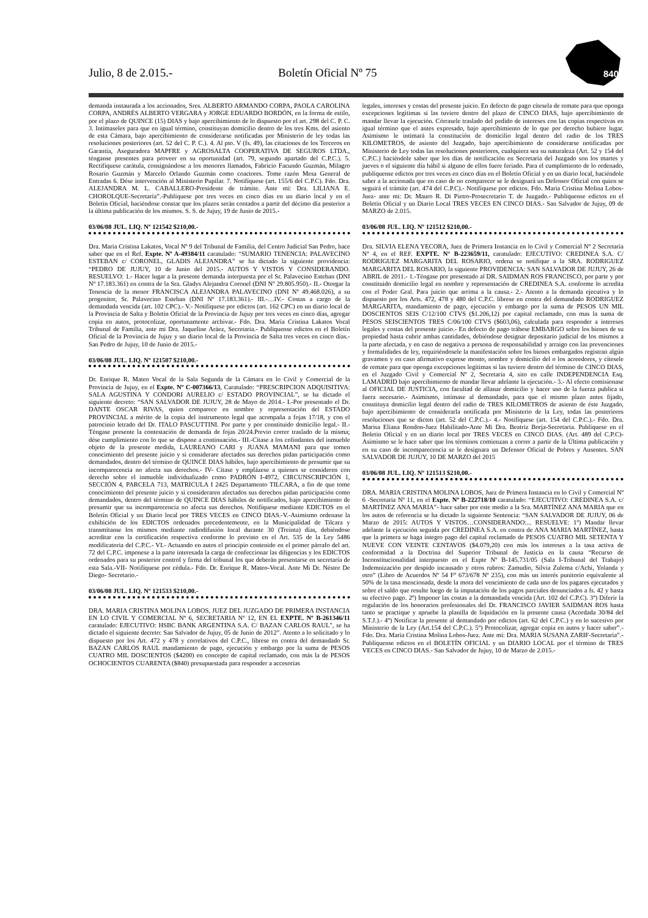Julio, 8 de 2.015.- Boletín Oficial Nº 75
840
demanda instaurada a los accionados, Sres. ALBERTO ARMANDO CORPA, PAOLA CAROLINA CORPA, ANDRÉS ALBERTO VERGARA y JORGE EDUARDO BORDÓN, en la forma de estilo, por el plazo de QUINCE (15) DIAS y bajo apercibimiento de lo dispuesto por el art. 298 del C. P. C. 3. Intímaseles para que en igual término, constituyan domicilio dentro de los tres Kms. del asiento de esta Cámara, bajo apercibimiento de considerarse notificadas por Ministerio de ley todas las resoluciones posteriores (art. 52 del C. P. C.). 4. Al pto. V (fs. 49), las citaciones de los Terceros en Garantía, Aseguradora MAPFRE y AGROSALTA COOPERATIVA DE SEGUROS LTDA., ténganse presentes para proveer en su oportunidad (art. 79, segundo apartado del C.P.C.). 5. Rectifíquese carátula, consignándose a los menores llamados, Fabricio Facundo Guzmán, Milagro Rosario Guzmán y Marcelo Orlando Guzmán como coactores. Tome razón Mesa General de Entradas 6. Dése intervención al Ministerio Pupilar. 7. Notifíquese (art. 155/6 del C.P.C). Fdo. Dra. ALEJANDRA M. L. CABALLERO-Presidente de trámite. Ante mí: Dra. LILIANA E. CHOROLQUE-Secretaría”.-Publíquese por tres veces en cinco días en un diario local y en el Boletín Oficial, haciéndose constar que los plazos serán contados a partir del décimo día posterior a la última publicación de los mismos. S. S. de Jujuy, 19 de Junio de 2015.-
03/06/08 JUL. LIQ. Nº 121542 $210,00.-
Dra. Maria Cristina Lakatos, Vocal Nº 9 del Tribunal de Familia, del Centro Judicial San Pedro, hace saber que en el Ref. Expte. Nº A-49384/11 caratulado: “SUMARIO TENENCIA: PALAVECINO ESTEBAN c/ CORONEL, GLADIS ALEJANDRA” se ha dictado la siguiente providencia: “PEDRO DE JUJUY, 10 de Junio del 2015.- AUTOS Y VISTOS Y CONSIDERANDO. RESUELVO: 1.- Hacer lugar a la presente demanda interpuesta por el Sr. Palavecino Esteban (DNI Nº 17.183.361) en contra de la Sra. Gladys Alejandra Coronel (DNI Nº 29.805.950).- II.- Otorgar la Tenencia de la menor FRANCISCA ALEJANDRA PALAVECINO (DNI Nº 49.468.026), a su progenitor, Sr. Palavecino Esteban (DNI Nº 17.183.361).- III.-…IV.- Costas a cargo de la demandada vencida (art. 102 CPC).- V.- Notifíquese por edictos (art. 162 CPC) en un diario local de la Provincia de Salta y Boletín Oficial de la Provincia de Jujuy por tres veces en cinco días, agregar copia en autos, protocolizar, oportunamente archivar.- Fdo. Dra. Maria Cristina Lakatos Vocal Tribunal de Familia, ante mi Dra. Jaqueline Aráez, Secretaria.- Publíquense edictos en el Boletín Oficial de la Provincia de Jujuy y un diario local de la Provincia de Salta tres veces en cinco días.- San Pedro de Jujuy, 10 de Junio de 2015.-
03/06/08 JUL. LIQ. Nº 121507 $210,00.-
Dr. Enrique R. Mateo Vocal de la Sala Segunda de la Cámara en lo Civil y Comercial de la Provincia de Jujuy, en el Expte. Nº C-007366/13, Caratulado: “PRESCRIPCION ADQUISITIVA: SALA AGUSTINA Y CONDORI AURELIO c/ ESTADO PROVINCIAL”, se ha dictado el siguiente decreto: “SAN SALVADOR DE JUJUY, 28 de Mayo de 2014.- I.-Por presentado el Dr. DANTE OSCAR RIVAS, quien comparece en nombre y representación del ESTADO PROVINCIAL a mérito de la copia del instrumento legal que acompaña a fojas 17/18, y con el patrocinio letrado del Dr. ITALO PASCUTTINI. Por parte y por constituido domicilio legal.- II.-Téngase presente la contestación de demanda de fojas 20/24.Previo correr traslado de la misma; dése cumplimiento con lo que se dispone a continuación.- III.-Cítase a los colindantes del inmueble objeto de la presente medida, LAUREANO CARI y JUANA MAMANI para que tomen conocimiento del presente juicio y si considerare afectados sus derechos pidan participación como demandados, dentro del término de QUINCE DIAS hábiles, bajo apercibimiento de presumir que su incomparecencia no afecta sus derechos.- IV- Cítase y emplázese a quienes se consideren con derecho sobre el inmueble individualizado como PADRÓN I-4972, CIRCUNSCRIPCIÓN 1, SECCIÓN 4, PARCELA 713, MATRICULA I 2425 Departamento TILCARA, a fin de que tome conocimiento del presente juicio y si consideraren afectados sus derechos pidan participación como demandados, dentro del término de QUINCE DIAS hábiles de notificados, bajo apercibimiento de presumir que su incomparecencia no afecta sus derechos. Notifíquese mediante EDICTOS en el Boletín Oficial y un Diario local por TRES VECES en CINCO DIAS.-V.-Asimismo ordenase la exhibición de los EDICTOS ordenados precedentemente, en la Municipalidad de Tilcara y transmítanse los mismos mediante radiodifusión local durante 30 (Treinta) días, debiéndose acreditar con la certificación respectiva conforme lo previsto en el Art. 535 de la Ley 5486 modificatoria del C.P.C.- VI.- Actuando en autos el principio contenido en el primer párrafo del art. 72 del C.P.C. imponese a la parte interesada la carga de confeccionar las diligencias y los EDICTOS ordenados para su posterior control y firma del tribunal los que deberán presentarse en secretaría de esta Sala.-VII- Notifíquese por cédula.- Fdo. Dr. Enrique R. Mateo-Vocal. Ante Mi Dr. Néstor De Diego- Secretario.-
03/06/08 JUL. LIQ. Nº 121533 $210,00.-
DRA. MARIA CRISTINA MOLINA LOBOS, JUEZ DEL JUZGADO DE PRIMERA INSTANCIA EN LO CIVIL Y COMERCIAL Nº 6, SECRETARIA Nº 12, EN EL EXPTE. Nº B-261346/11 caratulado: EJECUTIVO: HSBC BANK ARGENTINA S.A. C/ BAZAN CARLOS RAUL", se ha dictado el siguiente decreto: San Salvador de Jujuy, 05 de Junio de 2012”. Atento a lo solicitado y lo dispuesto por los Art. 472 y 478 y correlativos del C.P.C., líbrese en contra del demandado Sr. BAZAN CARLOS RAUL mandamiento de pago, ejecución y embargo por la suma de PESOS CUATRO MIL DOSCIENTOS ($4200) en concepto de capital reclamado, con más la de PESOS OCHOCIENTOS CUARENTA ($840) presupuestada para responder a accesorias
legales, intereses y costas del presente juicio. En defecto de pago cítesela de remate para que oponga excepciones legítimas si las tuviere dentro del plazo de CINCO DIAS, bajo apercibimiento de mandar llevar la ejecución. Córrasele traslado del pedido de intereses con las copias respectivas en igual término que el antes expresado, bajo apercibimiento de lo que por derecho hubiere lugar. Asimismo le intimará la constitución de domicilio legal dentro del radio de los TRES KILOMETROS, de asiento del Juzgado, bajo apercibimiento de considerarse notificadas por Ministerio de Ley todas las resoluciones posteriores, cualquiera sea su naturaleza (Art. 52 y 154 del C.P.C.) haciéndole saber que los días de notificación en Secretaría del Juzgado son los martes y jueves o el siguiente día hábil si alguno de ellos fuere feriado. Para el cumplimiento de lo ordenado, publíquense edictos por tres veces en cinco días en el Boletín Oficial y en un diario local, haciéndole saber a la accionada que en caso de no comparecer se le designará un Defensor Oficial con quien se seguirá el trámite (art. 474 del C.P.C).- Notifíquese por edictos. Fdo. Maria Cristina Molina Lobos-Juez- ante mi: Dr. Mauro R. Di Pietro-Prosecretario T. de Juzgado.- Publíquense edictos en el Boletín Oficial y un Diario Local TRES VECES EN CINCO DIAS.- San Salvador de Jujuy, 09 de MARZO de 2.015.
03/06/08 JUL. LIQ. Nº 121512 $210,00.-
Dra. SILVIA ELENA YECORA, Juez de Primera Instancia en lo Civil y Comercial Nº 2 Secretaria Nº 4, en el REF. EXPTE. N° B-223659/11, caratulado: EJECUTIVO: CREDINEA S.A. C/ RODRIGUEZ MARGARITA DEL ROSARIO, ordena se notifique a la SRA. RODRIGUEZ MARGARITA DEL ROSARIO, la siguiente PROVIDENCIA: SAN SALVADOR DE JUJUY, 26 de ABRIL de 2011.- 1.-Téngase por presentado al DR. SAIDMAN ROS FRANCISCO, por parte y por constituido domicilio legal en nombre y representación de CREDINEA S.A. conforme lo acredita con el Poder Gral. Para juicio que arrima a la causa.- 2.- Atento a la demanda ejecutiva y lo dispuesto por los Arts. 472, 478 y 480 del C.P.C. líbrese en contra del demandado RODRIGUEZ MARGARITA, mandamiento de pago, ejecución y embargo por la suma de PESOS UN MIL DOSCIENTOS SEIS C/12/100 CTVS ($1.206,12) por capital reclamado, con mas la suma de PESOS SEISCIENTOS TRES C/06/100 CTVS ($603,06), calculada para responder a intereses legales y costas del presente juicio.- En defecto de pago trábese EMBARGO sobre los bienes de su propiedad hasta cubrir ambas cantidades, debiéndose designar depositario judicial de los mismos a la parte afectada, y en caso de negativa a persona de responsabilidad y arraigo con las prevenciones y formalidades de ley, requiriéndosele la manifestación sobre los bienes embargados registran algún gravamen y en caso afirmativo exprese monto, nombre y domicilio del o los acreedores, y cítesele de remate para que oponga excepciones legítimas si las tuviere dentro del término de CINCO DIAS, en el Juzgado Civil y Comercial Nº 2, Secretaria 4, sito en calle INDEPENDENCIA Esq. LAMADRID bajo apercibimiento de mandar llevar adelante la ejecución.- 3.- Al efecto comisionase al OFICIAL DE JUSTICIA, con facultad de allanar domicilio y hacer uso de la fuerza publica si fuera necesario.- Asimismo, intímase al demandado, para que el mismo plazo antes fijado, constituya domicilio legal dentro del radio de TRES KILOMETROS de asiento de éste Juzgado, bajo apercibimiento de considerarla notificada por Ministerio de la Ley, todas las posteriores resoluciones que se dicten (art. 52 del C.P.C.).- 4.- Notifíquese (art. 154 del C.P.C.).- Fdo. Dra. Marisa Eliana Rondon-Juez Habilitado-Ante Mi Dra. Beatriz Borja-Secretaria. Publíquese en el Boletín Oficial y en un diario local por TRES VECES en CINCO DIAS. (Art. 489 del C.P.C)- Asimismo se le hace saber que los términos comienzan a correr a partir de la Última publicación y en su caso de incomparecencia se le designara un Defensor Oficial de Pobres y Ausentes. SAN SALVADOR DE JUJUY, 10 DE MARZO del 2015
03/06/08 JUL. LIQ. Nº 121513 $210,00.-
DRA. MARIA CRISTINA MOLINA LOBOS, Juez de Primera Instancia en lo Civil y Comercial Nº 6 -Secretaria Nº 11, en el Expte. Nº B-222718/10 caratulado: “EJECUTIVO: CREDINEA S.A. c/ MARTÍNEZ ANA MARIA”- hace saber por este medio a la Sra. MARTÍNEZ ANA MARIA que en los autos de referencia se ha dictado la siguiente Sentencia: “SAN SALVADOR DE JUJUY, 06 de Marzo de 2015: AUTOS Y VISTOS…CONSIDERANDO:... RESUELVE: 1º) Mandar llevar adelante la ejecución seguida por CREDINEA S.A. en contra de ANA MARIA MARTÍNEZ, hasta que la primera se haga íntegro pago del capital reclamado de PESOS CUATRO MIL SETENTA Y NUEVE CON VEINTE CENTAVOS ($4.079,20) con más los intereses a la tasa activa de conformidad a la Doctrina del Superior Tribunal de Justicia en la causa “Recurso de Inconstitucionalidad interpuesto en el Expte Nº B-145.731/05 (Sala I-Tribunal del Trabajo) Indemnización por despido incausado y otros rubros: Zamudio, Silvia Zulema c/Achi, Yolanda y otro” (Libro de Acuerdos Nº 54 Fº 673/678 Nº 235), con más un interés punitorio equivalente al 50% de la tasa mencionada, desde la mora del vencimiento de cada uno de los pagares ejecutados y sobre el saldo que resulte luego de la imputación de los pagos parciales denunciados a fs. 42 y hasta su efectivo pago. 2º) Imponer las costas a la demandada vencida (Art. 102 del C.P.C). 3º) Diferir la regulación de los honorarios profesionales del Dr. FRANCISCO JAVIER SAIDMAN ROS hasta tanto se practique y apruebe la planilla de liquidación en la presente causa (Acordada 30/84 del S.T.J.).- 4º) Notificar la presente al demandado por edictos (art. 62 del C.P.C.) y en lo sucesivo por Ministerio de la Ley (Art.154 del C.P.C.). 5º) Protocolizar, agregar copia en autos y hacer saber”.-Fdo. Dra. Maria Cristina Molina Lobos-Juez. Ante mí: Dra. MARIA SUSANA ZARIF-Secretaria”.- Publíquense edictos en el BOLETÍN OFICIAL y un DIARIO LOCAL por el término de TRES VECES en CINCO DIAS.- San Salvador de Jujuy, 10 de Marzo de 2.015.-